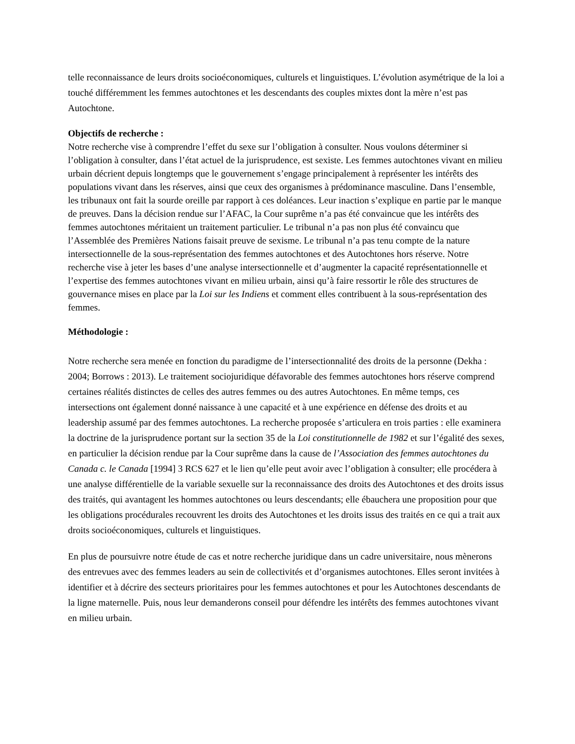telle reconnaissance de leurs droits socioéconomiques, culturels et linguistiques. L’évolution asymétrique de la loi a touché différemment les femmes autochtones et les descendants des couples mixtes dont la mère n’est pas Autochtone.
Objectifs de recherche :
Notre recherche vise à comprendre l’effet du sexe sur l’obligation à consulter. Nous voulons déterminer si l’obligation à consulter, dans l’état actuel de la jurisprudence, est sexiste. Les femmes autochtones vivant en milieu urbain décrient depuis longtemps que le gouvernement s’engage principalement à représenter les intérêts des populations vivant dans les réserves, ainsi que ceux des organismes à prédominance masculine. Dans l’ensemble, les tribunaux ont fait la sourde oreille par rapport à ces doléances. Leur inaction s’explique en partie par le manque de preuves. Dans la décision rendue sur l’AFAC, la Cour suprême n’a pas été convaincue que les intérêts des femmes autochtones méritaient un traitement particulier. Le tribunal n’a pas non plus été convaincu que l’Assemblée des Premières Nations faisait preuve de sexisme. Le tribunal n’a pas tenu compte de la nature intersectionnelle de la sous-représentation des femmes autochtones et des Autochtones hors réserve. Notre recherche vise à jeter les bases d’une analyse intersectionnelle et d’augmenter la capacité représentationnelle et l’expertise des femmes autochtones vivant en milieu urbain, ainsi qu’à faire ressortir le rôle des structures de gouvernance mises en place par la Loi sur les Indiens et comment elles contribuent à la sous-représentation des femmes.
Méthodologie :
Notre recherche sera menée en fonction du paradigme de l’intersectionnalité des droits de la personne (Dekha : 2004; Borrows : 2013). Le traitement sociojuridique défavorable des femmes autochtones hors réserve comprend certaines réalités distinctes de celles des autres femmes ou des autres Autochtones. En même temps, ces intersections ont également donné naissance à une capacité et à une expérience en défense des droits et au leadership assumé par des femmes autochtones. La recherche proposée s’articulera en trois parties : elle examinera la doctrine de la jurisprudence portant sur la section 35 de la Loi constitutionnelle de 1982 et sur l’égalité des sexes, en particulier la décision rendue par la Cour suprême dans la cause de l’Association des femmes autochtones du Canada c. le Canada [1994] 3 RCS 627 et le lien qu’elle peut avoir avec l’obligation à consulter; elle procédera à une analyse différentielle de la variable sexuelle sur la reconnaissance des droits des Autochtones et des droits issus des traités, qui avantagent les hommes autochtones ou leurs descendants; elle ébauchera une proposition pour que les obligations procédurales recouvrent les droits des Autochtones et les droits issus des traités en ce qui a trait aux droits socioéconomiques, culturels et linguistiques.
En plus de poursuivre notre étude de cas et notre recherche juridique dans un cadre universitaire, nous mènerons des entrevues avec des femmes leaders au sein de collectivités et d’organismes autochtones. Elles seront invitées à identifier et à décrire des secteurs prioritaires pour les femmes autochtones et pour les Autochtones descendants de la ligne maternelle. Puis, nous leur demanderons conseil pour défendre les intérêts des femmes autochtones vivant en milieu urbain.